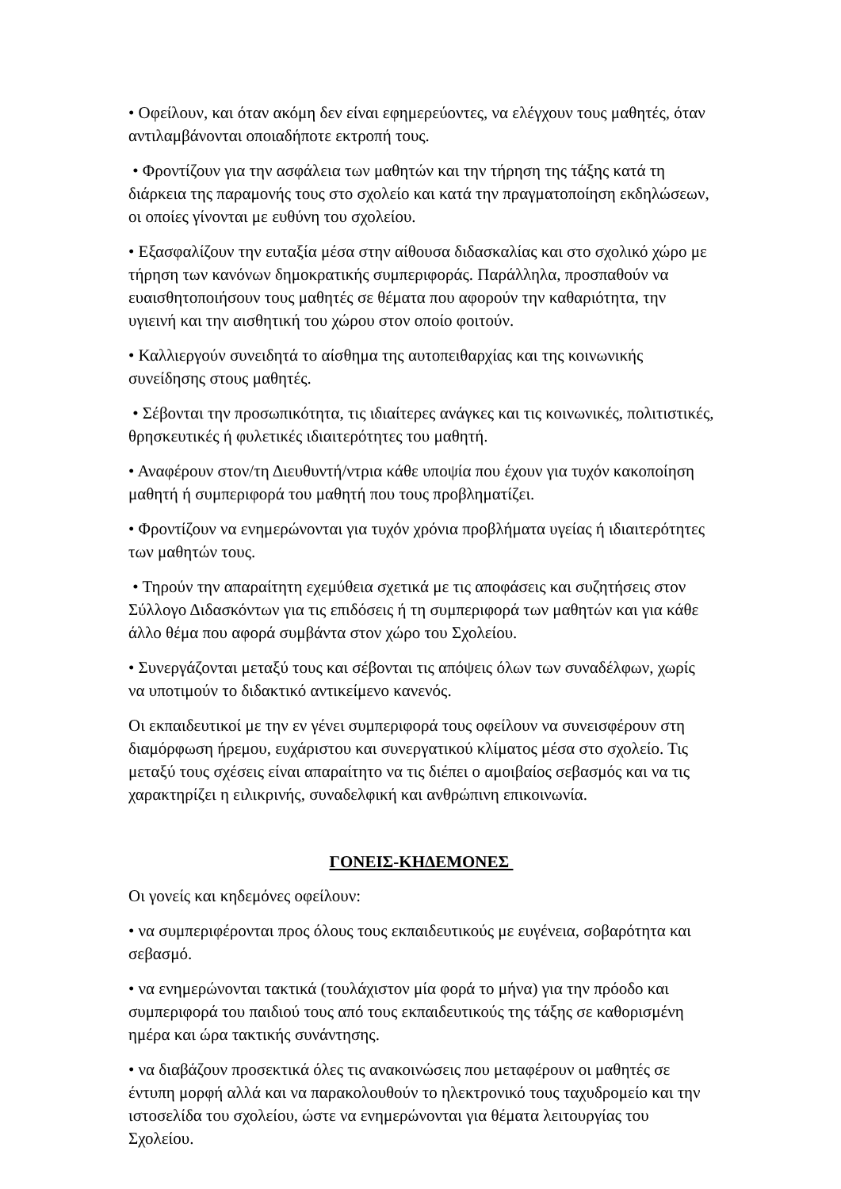• Οφείλουν, και όταν ακόμη δεν είναι εφημερεύοντες, να ελέγχουν τους μαθητές, όταν αντιλαμβάνονται οποιαδήποτε εκτροπή τους.
• Φροντίζουν για την ασφάλεια των μαθητών και την τήρηση της τάξης κατά τη διάρκεια της παραμονής τους στο σχολείο και κατά την πραγματοποίηση εκδηλώσεων, οι οποίες γίνονται με ευθύνη του σχολείου.
• Εξασφαλίζουν την ευταξία μέσα στην αίθουσα διδασκαλίας και στο σχολικό χώρο με τήρηση των κανόνων δημοκρατικής συμπεριφοράς. Παράλληλα, προσπαθούν να ευαισθητοποιήσουν τους μαθητές σε θέματα που αφορούν την καθαριότητα, την υγιεινή και την αισθητική του χώρου στον οποίο φοιτούν.
• Καλλιεργούν συνειδητά το αίσθημα της αυτοπειθαρχίας και της κοινωνικής συνείδησης στους μαθητές.
• Σέβονται την προσωπικότητα, τις ιδιαίτερες ανάγκες και τις κοινωνικές, πολιτιστικές, θρησκευτικές ή φυλετικές ιδιαιτερότητες του μαθητή.
• Αναφέρουν στον/τη Διευθυντή/ντρια κάθε υποψία που έχουν για τυχόν κακοποίηση μαθητή ή συμπεριφορά του μαθητή που τους προβληματίζει.
• Φροντίζουν να ενημερώνονται για τυχόν χρόνια προβλήματα υγείας ή ιδιαιτερότητες των μαθητών τους.
• Τηρούν την απαραίτητη εχεμύθεια σχετικά με τις αποφάσεις και συζητήσεις στον Σύλλογο Διδασκόντων για τις επιδόσεις ή τη συμπεριφορά των μαθητών και για κάθε άλλο θέμα που αφορά συμβάντα στον χώρο του Σχολείου.
• Συνεργάζονται μεταξύ τους και σέβονται τις απόψεις όλων των συναδέλφων, χωρίς να υποτιμούν το διδακτικό αντικείμενο κανενός.
Οι εκπαιδευτικοί με την εν γένει συμπεριφορά τους οφείλουν να συνεισφέρουν στη διαμόρφωση ήρεμου, ευχάριστου και συνεργατικού κλίματος μέσα στο σχολείο. Τις μεταξύ τους σχέσεις είναι απαραίτητο να τις διέπει ο αμοιβαίος σεβασμός και να τις χαρακτηρίζει η ειλικρινής, συναδελφική και ανθρώπινη επικοινωνία.
ΓΟΝΕΙΣ-ΚΗΔΕΜΟΝΕΣ
Οι γονείς και κηδεμόνες οφείλουν:
• να συμπεριφέρονται προς όλους τους εκπαιδευτικούς με ευγένεια, σοβαρότητα και σεβασμό.
• να ενημερώνονται τακτικά (τουλάχιστον μία φορά το μήνα) για την πρόοδο και συμπεριφορά του παιδιού τους από τους εκπαιδευτικούς της τάξης σε καθορισμένη ημέρα και ώρα τακτικής συνάντησης.
• να διαβάζουν προσεκτικά όλες τις ανακοινώσεις που μεταφέρουν οι μαθητές σε έντυπη μορφή αλλά και να παρακολουθούν το ηλεκτρονικό τους ταχυδρομείο και την ιστοσελίδα του σχολείου, ώστε να ενημερώνονται για θέματα λειτουργίας του Σχολείου.